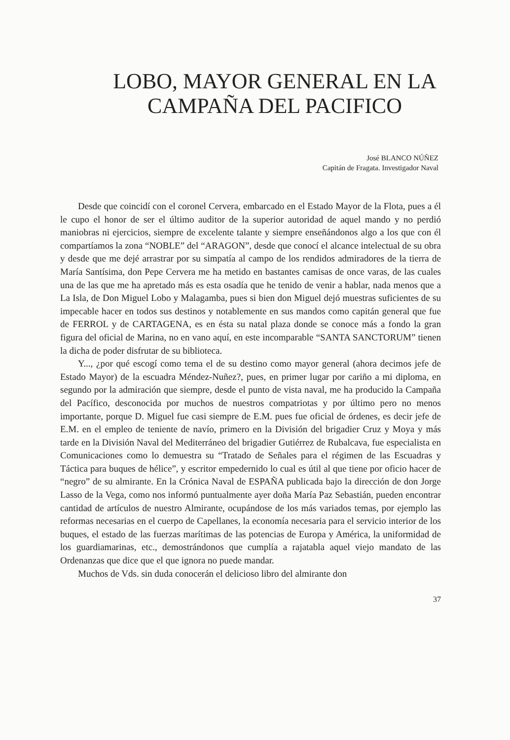LOBO, MAYOR GENERAL EN LA
CAMPAÑA DEL PACIFICO
José BLANCO NÚÑEZ
Capitán de Fragata. Investigador Naval
Desde que coincidí con el coronel Cervera, embarcado en el Estado Mayor de la Flota, pues a él le cupo el honor de ser el último auditor de la superior autoridad de aquel mando y no perdió maniobras ni ejercicios, siempre de excelente talante y siempre enseñándonos algo a los que con él compartíamos la zona “NOBLE” del “ARAGON”, desde que conocí el alcance intelectual de su obra y desde que me dejé arrastrar por su simpatía al campo de los rendidos admiradores de la tierra de María Santísima, don Pepe Cervera me ha metido en bastantes camisas de once varas, de las cuales una de las que me ha apretado más es esta osadía que he tenido de venir a hablar, nada menos que a La Isla, de Don Miguel Lobo y Malagamba, pues si bien don Miguel dejó muestras suficientes de su impecable hacer en todos sus destinos y notablemente en sus mandos como capitán general que fue de FERROL y de CARTAGENA, es en ésta su natal plaza donde se conoce más a fondo la gran figura del oficial de Marina, no en vano aquí, en este incomparable “SANTA SANCTORUM” tienen la dicha de poder disfrutar de su biblioteca.
Y..., ¿por qué escogí como tema el de su destino como mayor general (ahora decimos jefe de Estado Mayor) de la escuadra Méndez-Nuñez?, pues, en primer lugar por cariño a mi diploma, en segundo por la admiración que siempre, desde el punto de vista naval, me ha producido la Campaña del Pacífico, desconocida por muchos de nuestros compatriotas y por último pero no menos importante, porque D. Miguel fue casi siempre de E.M. pues fue oficial de órdenes, es decir jefe de E.M. en el empleo de teniente de navío, primero en la División del brigadier Cruz y Moya y más tarde en la División Naval del Mediterráneo del brigadier Gutiérrez de Rubalcava, fue especialista en Comunicaciones como lo demuestra su “Tratado de Señales para el régimen de las Escuadras y Táctica para buques de hélice”, y escritor empedernido lo cual es útil al que tiene por oficio hacer de “negro” de su almirante. En la Crónica Naval de ESPAÑA publicada bajo la dirección de don Jorge Lasso de la Vega, como nos informó puntualmente ayer doña María Paz Sebastián, pueden encontrar cantidad de artículos de nuestro Almirante, ocupándose de los más variados temas, por ejemplo las reformas necesarias en el cuerpo de Capellanes, la economía necesaria para el servicio interior de los buques, el estado de las fuerzas marítimas de las potencias de Europa y América, la uniformidad de los guardiamarinas, etc., demostrándonos que cumplía a rajatabla aquel viejo mandato de las Ordenanzas que dice que el que ignora no puede mandar.
Muchos de Vds. sin duda conocerán el delicioso libro del almirante don
37